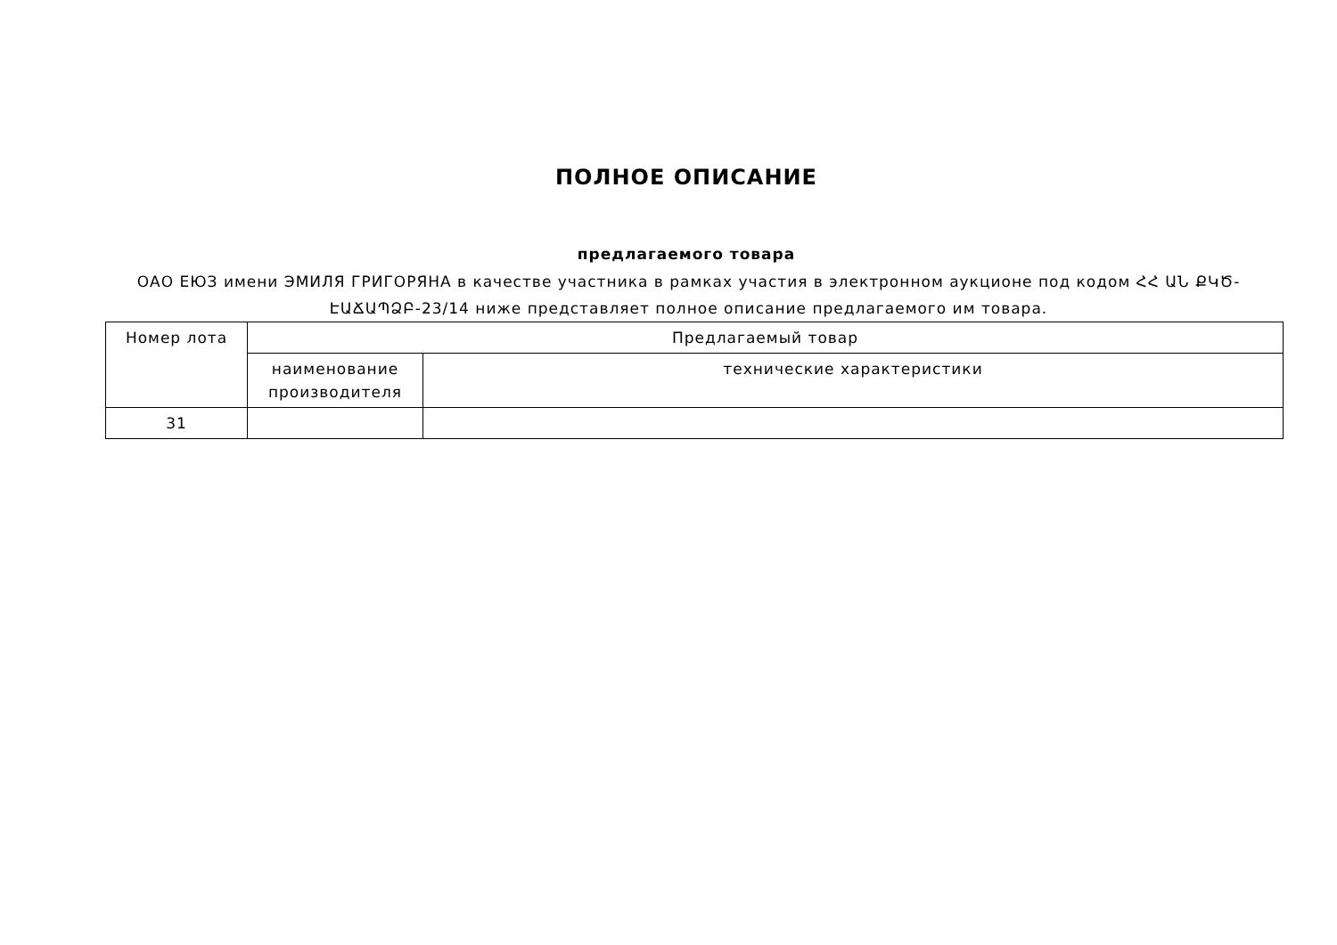ПОЛНОЕ ОПИСАНИЕ
предлагаемого товара
ОАО ЕЮЗ имени ЭМИЛЯ ГРИГОРЯНА в качестве участника в рамках участия в электронном аукционе под кодом ՀՀ ԱՆ ՔԿԾ-ԷԱՃԱՊՁԲ-23/14 ниже представляет полное описание предлагаемого им товара.
| Номер лота | Предлагаемый товар | |
| --- | --- | --- |
| | наименование производителя | технические характеристики |
| 31 | | |